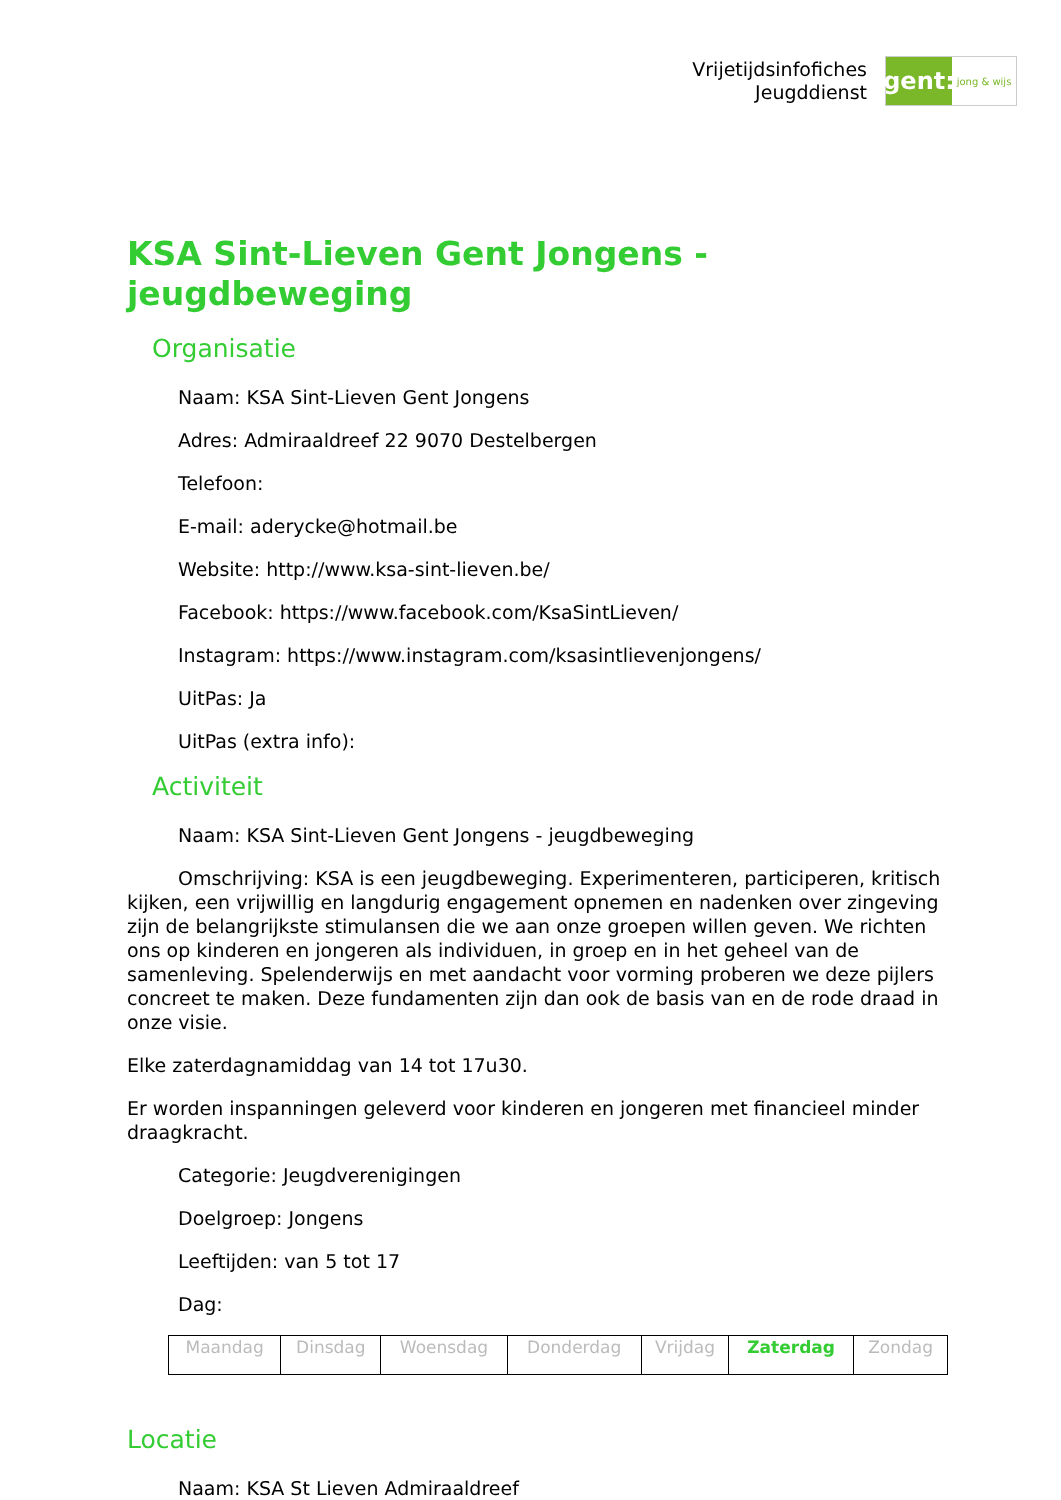Vrijetijdsinfofiches
Jeugddienst
gent:
jong & wijs
KSA Sint-Lieven Gent Jongens - jeugdbeweging
Organisatie
Naam: KSA Sint-Lieven Gent Jongens
Adres: Admiraaldreef 22 9070 Destelbergen
Telefoon:
E-mail: aderycke@hotmail.be
Website: http://www.ksa-sint-lieven.be/
Facebook: https://www.facebook.com/KsaSintLieven/
Instagram: https://www.instagram.com/ksasintlievenjongens/
UitPas: Ja
UitPas (extra info):
Activiteit
Naam: KSA Sint-Lieven Gent Jongens - jeugdbeweging
Omschrijving: KSA is een jeugdbeweging. Experimenteren, participeren, kritisch kijken, een vrijwillig en langdurig engagement opnemen en nadenken over zingeving zijn de belangrijkste stimulansen die we aan onze groepen willen geven. We richten ons op kinderen en jongeren als individuen, in groep en in het geheel van de samenleving. Spelenderwijs en met aandacht voor vorming proberen we deze pijlers concreet te maken. Deze fundamenten zijn dan ook de basis van en de rode draad in onze visie.
Elke zaterdagnamiddag van 14 tot 17u30.
Er worden inspanningen geleverd voor kinderen en jongeren met financieel minder draagkracht.
Categorie: Jeugdverenigingen
Doelgroep: Jongens
Leeftijden: van 5 tot 17
Dag:
| Maandag | Dinsdag | Woensdag | Donderdag | Vrijdag | Zaterdag | Zondag |
Locatie
Naam: KSA St Lieven Admiraaldreef